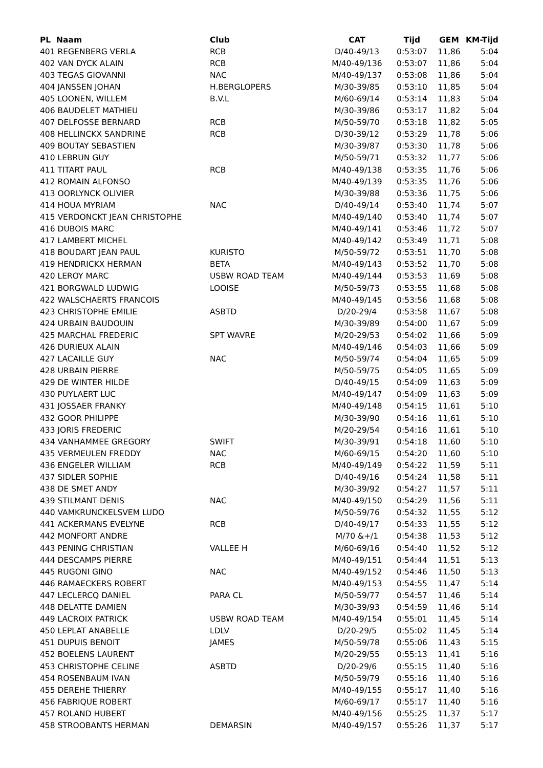| PL Naam | Club | CAT | Tijd | GEM | KM-Tijd |
| --- | --- | --- | --- | --- | --- |
| 401 REGENBERG VERLA | RCB | D/40-49/13 | 0:53:07 | 11,86 | 5:04 |
| 402 VAN DYCK ALAIN | RCB | M/40-49/136 | 0:53:07 | 11,86 | 5:04 |
| 403 TEGAS GIOVANNI | NAC | M/40-49/137 | 0:53:08 | 11,86 | 5:04 |
| 404 JANSSEN JOHAN | H.BERGLOPERS | M/30-39/85 | 0:53:10 | 11,85 | 5:04 |
| 405 LOONEN, WILLEM | B.V.L | M/60-69/14 | 0:53:14 | 11,83 | 5:04 |
| 406 BAUDELET MATHIEU | | M/30-39/86 | 0:53:17 | 11,82 | 5:04 |
| 407 DELFOSSE BERNARD | RCB | M/50-59/70 | 0:53:18 | 11,82 | 5:05 |
| 408 HELLINCKX SANDRINE | RCB | D/30-39/12 | 0:53:29 | 11,78 | 5:06 |
| 409 BOUTAY SEBASTIEN | | M/30-39/87 | 0:53:30 | 11,78 | 5:06 |
| 410 LEBRUN GUY | | M/50-59/71 | 0:53:32 | 11,77 | 5:06 |
| 411 TITART PAUL | RCB | M/40-49/138 | 0:53:35 | 11,76 | 5:06 |
| 412 ROMAIN ALFONSO | | M/40-49/139 | 0:53:35 | 11,76 | 5:06 |
| 413 OORLYNCK OLIVIER | | M/30-39/88 | 0:53:36 | 11,75 | 5:06 |
| 414 HOUA MYRIAM | NAC | D/40-49/14 | 0:53:40 | 11,74 | 5:07 |
| 415 VERDONCKT JEAN CHRISTOPHE | | M/40-49/140 | 0:53:40 | 11,74 | 5:07 |
| 416 DUBOIS MARC | | M/40-49/141 | 0:53:46 | 11,72 | 5:07 |
| 417 LAMBERT MICHEL | | M/40-49/142 | 0:53:49 | 11,71 | 5:08 |
| 418 BOUDART JEAN PAUL | KURISTO | M/50-59/72 | 0:53:51 | 11,70 | 5:08 |
| 419 HENDRICKX HERMAN | BETA | M/40-49/143 | 0:53:52 | 11,70 | 5:08 |
| 420 LEROY MARC | USBW ROAD TEAM | M/40-49/144 | 0:53:53 | 11,69 | 5:08 |
| 421 BORGWALD LUDWIG | LOOISE | M/50-59/73 | 0:53:55 | 11,68 | 5:08 |
| 422 WALSCHAERTS FRANCOIS | | M/40-49/145 | 0:53:56 | 11,68 | 5:08 |
| 423 CHRISTOPHE EMILIE | ASBTD | D/20-29/4 | 0:53:58 | 11,67 | 5:08 |
| 424 URBAIN BAUDOUIN | | M/30-39/89 | 0:54:00 | 11,67 | 5:09 |
| 425 MARCHAL FREDERIC | SPT WAVRE | M/20-29/53 | 0:54:02 | 11,66 | 5:09 |
| 426 DURIEUX ALAIN | | M/40-49/146 | 0:54:03 | 11,66 | 5:09 |
| 427 LACAILLE GUY | NAC | M/50-59/74 | 0:54:04 | 11,65 | 5:09 |
| 428 URBAIN PIERRE | | M/50-59/75 | 0:54:05 | 11,65 | 5:09 |
| 429 DE WINTER HILDE | | D/40-49/15 | 0:54:09 | 11,63 | 5:09 |
| 430 PUYLAERT LUC | | M/40-49/147 | 0:54:09 | 11,63 | 5:09 |
| 431 JOSSAER FRANKY | | M/40-49/148 | 0:54:15 | 11,61 | 5:10 |
| 432 GOOR PHILIPPE | | M/30-39/90 | 0:54:16 | 11,61 | 5:10 |
| 433 JORIS FREDERIC | | M/20-29/54 | 0:54:16 | 11,61 | 5:10 |
| 434 VANHAMMEE GREGORY | SWIFT | M/30-39/91 | 0:54:18 | 11,60 | 5:10 |
| 435 VERMEULEN FREDDY | NAC | M/60-69/15 | 0:54:20 | 11,60 | 5:10 |
| 436 ENGELER WILLIAM | RCB | M/40-49/149 | 0:54:22 | 11,59 | 5:11 |
| 437 SIDLER SOPHIE | | D/40-49/16 | 0:54:24 | 11,58 | 5:11 |
| 438 DE SMET ANDY | | M/30-39/92 | 0:54:27 | 11,57 | 5:11 |
| 439 STILMANT DENIS | NAC | M/40-49/150 | 0:54:29 | 11,56 | 5:11 |
| 440 VAMKRUNCKELSVEM LUDO | | M/50-59/76 | 0:54:32 | 11,55 | 5:12 |
| 441 ACKERMANS EVELYNE | RCB | D/40-49/17 | 0:54:33 | 11,55 | 5:12 |
| 442 MONFORT ANDRE | | M/70 &+/1 | 0:54:38 | 11,53 | 5:12 |
| 443 PENING CHRISTIAN | VALLEE H | M/60-69/16 | 0:54:40 | 11,52 | 5:12 |
| 444 DESCAMPS PIERRE | | M/40-49/151 | 0:54:44 | 11,51 | 5:13 |
| 445 RUGONI GINO | NAC | M/40-49/152 | 0:54:46 | 11,50 | 5:13 |
| 446 RAMAECKERS ROBERT | | M/40-49/153 | 0:54:55 | 11,47 | 5:14 |
| 447 LECLERCQ DANIEL | PARA CL | M/50-59/77 | 0:54:57 | 11,46 | 5:14 |
| 448 DELATTE DAMIEN | | M/30-39/93 | 0:54:59 | 11,46 | 5:14 |
| 449 LACROIX PATRICK | USBW ROAD TEAM | M/40-49/154 | 0:55:01 | 11,45 | 5:14 |
| 450 LEPLAT ANABELLE | LDLV | D/20-29/5 | 0:55:02 | 11,45 | 5:14 |
| 451 DUPUIS BENOIT | JAMES | M/50-59/78 | 0:55:06 | 11,43 | 5:15 |
| 452 BOELENS LAURENT | | M/20-29/55 | 0:55:13 | 11,41 | 5:16 |
| 453 CHRISTOPHE CELINE | ASBTD | D/20-29/6 | 0:55:15 | 11,40 | 5:16 |
| 454 ROSENBAUM IVAN | | M/50-59/79 | 0:55:16 | 11,40 | 5:16 |
| 455 DEREHE THIERRY | | M/40-49/155 | 0:55:17 | 11,40 | 5:16 |
| 456 FABRIQUE ROBERT | | M/60-69/17 | 0:55:17 | 11,40 | 5:16 |
| 457 ROLAND HUBERT | | M/40-49/156 | 0:55:25 | 11,37 | 5:17 |
| 458 STROOBANTS HERMAN | DEMARSIN | M/40-49/157 | 0:55:26 | 11,37 | 5:17 |